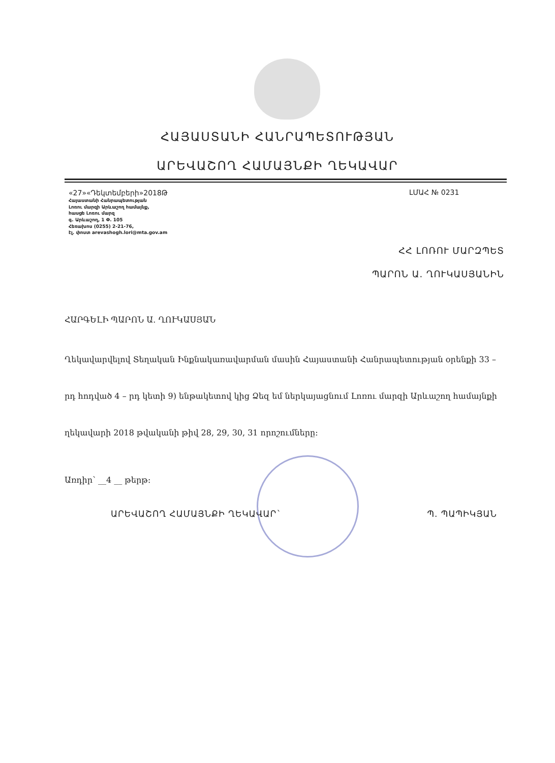ՀԱՅԱՍՏԱՆԻ ՀԱՆՐԱՊԵՏՈՒԹՅԱՆ
ԱՐԵՎԱՇՈՂ ՀԱՄԱՅՆՔԻ ՂԵԿԱՎԱՐ
«27»«Դեկտեմբերի»2018Թ
Հայաստանի Հանրապետության
Լոռու մարզի Արևաշող համայնք,
հասցե Լոռու մարզ
գ. Արևաշող, 1 Փ. 105
Հեռախոս (0255) 2-21-76,
էլ. փոստ arevashogh.lori@mta.gov.am
ԼՄԱՀ № 0231
ՀՀ ԼՈՌՈՒ ՄԱՐԶՊԵՏ
ՊԱՐՈՆ Ա. ՂՈՒԿԱՍՅԱՆԻՆ
ՀԱՐԳԵԼԻ ՊԱՐՈՆ Ա. ՂՈՒԿԱՍՅԱՆ
Ղեկավարվելով Տեղական Ինքնակառավարման մասին Հայաստանի Հանրապետության օրենքի 33 – րդ հոդված 4 – րդ կետի 9) ենթակետով կից Ձեզ եմ ներկայացնում Լոռու մարզի Արևաշող համայնքի ղեկավարի 2018 թվականի թիվ 28, 29, 30, 31 որոշումները:
Առդիր՝ __4 __ թերթ:
ԱՐԵՎԱՇՈՂ ՀԱՄԱՅՆՔԻ ՂԵԿԱՎԱՐ` Պ. ՊԱՊԻԿՅԱՆ